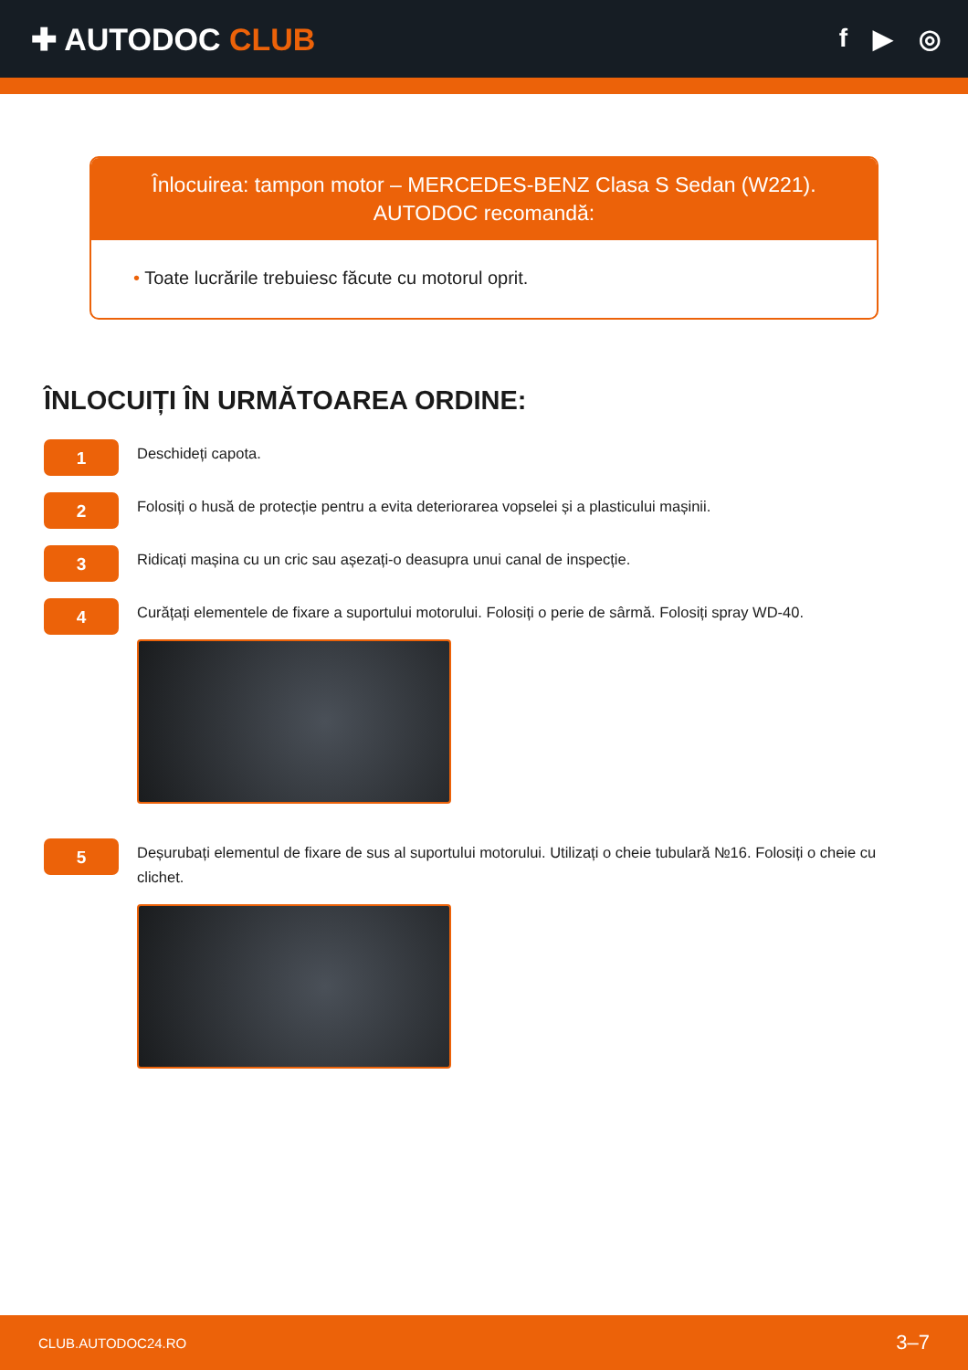✚ AUTODOC CLUB
f ▶ ◎
Înlocuirea: tampon motor – MERCEDES-BENZ Clasa S Sedan (W221).
AUTODOC recomandă:
• Toate lucrările trebuiesc făcute cu motorul oprit.
ÎNLOCUIȚI ÎN URMĂTOAREA ORDINE:
1
Deschideți capota.
2
Folosiți o husă de protecție pentru a evita deteriorarea vopselei și a plasticului mașinii.
3
Ridicați mașina cu un cric sau așezați-o deasupra unui canal de inspecție.
4
Curățați elementele de fixare a suportului motorului. Folosiți o perie de sârmă. Folosiți spray WD-40.
5
Deșurubați elementul de fixare de sus al suportului motorului. Utilizați o cheie tubulară №16. Folosiți o cheie cu clichet.
CLUB.AUTODOC24.RO 3–7